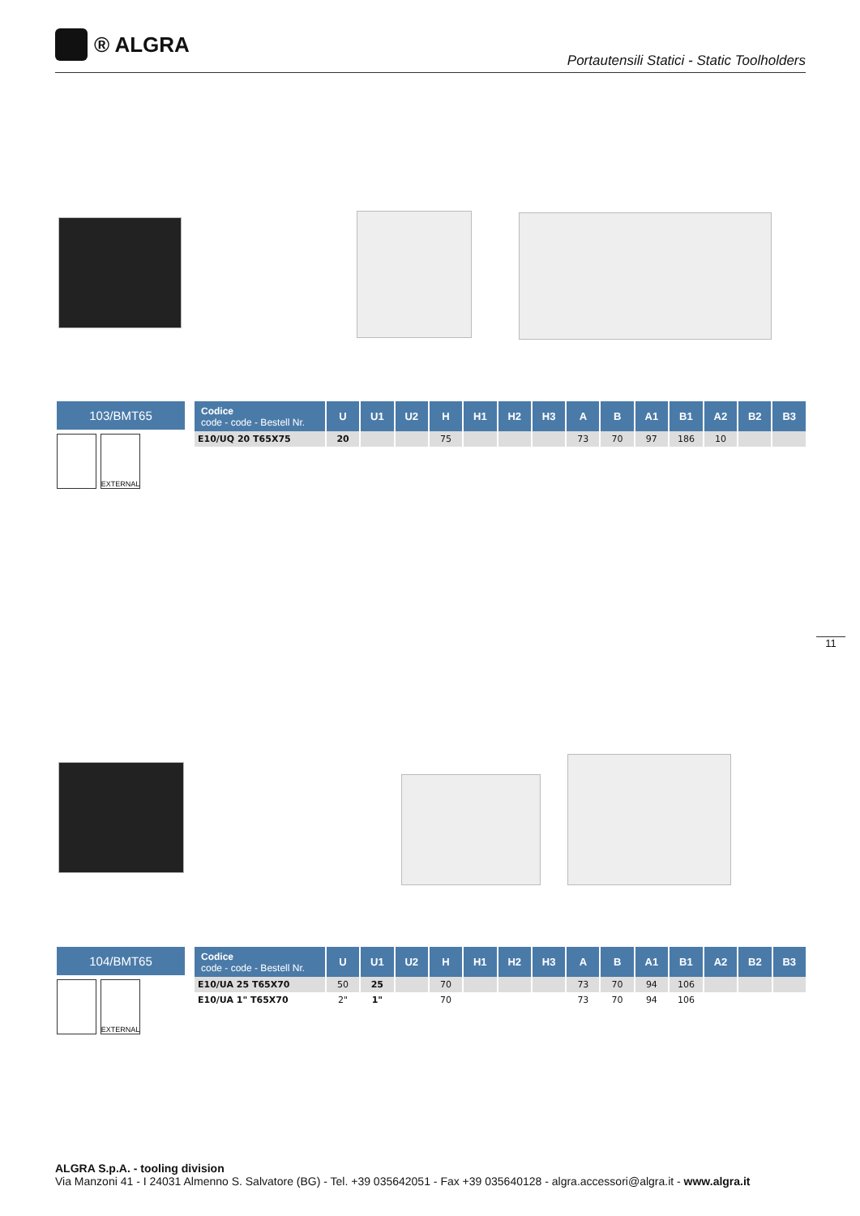® ALGRA
Portautensili Statici - Static Toolholders
103/BMT65
EXTERNAL
| Codice code - code - Bestell Nr. | U | U1 | U2 | H | H1 | H2 | H3 | A | B | A1 | B1 | A2 | B2 | B3 |
| --- | --- | --- | --- | --- | --- | --- | --- | --- | --- | --- | --- | --- | --- | --- |
| E10/UQ 20 T65X75 | 20 | | | 75 | | | | 73 | 70 | 97 | 186 | 10 | | |
11
104/BMT65
EXTERNAL
| Codice code - code - Bestell Nr. | U | U1 | U2 | H | H1 | H2 | H3 | A | B | A1 | B1 | A2 | B2 | B3 |
| --- | --- | --- | --- | --- | --- | --- | --- | --- | --- | --- | --- | --- | --- | --- |
| E10/UA 25 T65X70 | 50 | 25 | | 70 | | | | 73 | 70 | 94 | 106 | | | |
| E10/UA 1" T65X70 | 2" | 1" | | 70 | | | | 73 | 70 | 94 | 106 | | | |
ALGRA S.p.A. - tooling division
Via Manzoni 41 - I 24031 Almenno S. Salvatore (BG) - Tel. +39 035642051 - Fax +39 035640128 - algra.accessori@algra.it - www.algra.it